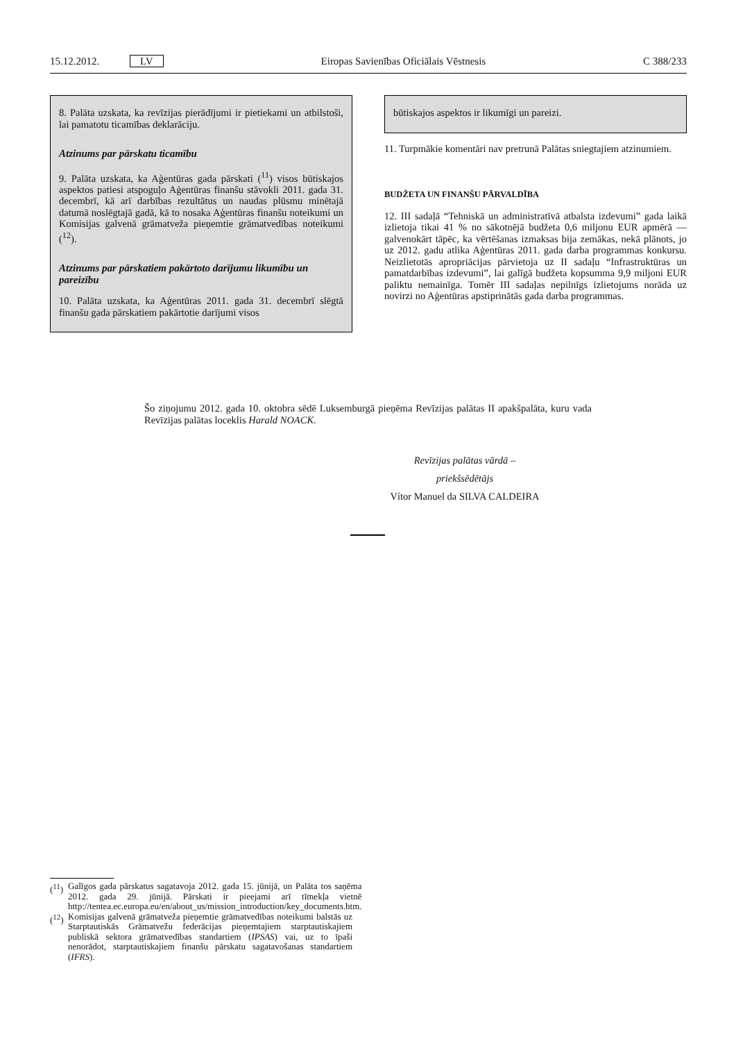15.12.2012. LV Eiropas Savienības Oficiālais Vēstnesis C 388/233
8. Palāta uzskata, ka revīzijas pierādījumi ir pietiekami un atbilstoši, lai pamatotu ticamības deklarāciju.
Atzinums par pārskatu ticamību
9. Palāta uzskata, ka Aģentūras gada pārskati (<sup>11</sup>) visos būtiskajos aspektos patiesi atspoguļo Aģentūras finanšu stāvokli 2011. gada 31. decembrī, kā arī darbības rezultātus un naudas plūsmu minētajā datumā noslēgtajā gadā, kā to nosaka Aģentūras finanšu noteikumi un Komisijas galvenā grāmatveža pieņemtie grāmatvedības noteikumi (<sup>12</sup>).
Atzinums par pārskatiem pakārtoto darījumu likumību un pareizību
10. Palāta uzskata, ka Aģentūras 2011. gada 31. decembrī slēgtā finanšu gada pārskatiem pakārtotie darījumi visos
būtiskajos aspektos ir likumīgi un pareizi.
11. Turpmākie komentāri nav pretrunā Palātas sniegtajiem atzinumiem.
BUDŽETA UN FINANŠU PĀRVALDĪBA
12. III sadaļā “Tehniskā un administratīvā atbalsta izdevumi” gada laikā izlietoja tikai 41 % no sākotnējā budžeta 0,6 miljonu EUR apmērā — galvenokārt tāpēc, ka vērtēšanas izmaksas bija zemākas, nekā plānots, jo uz 2012. gadu atlika Aģentūras 2011. gada darba programmas konkursu. Neizlietotās apropriācijas pārvietoja uz II sadaļu “Infrastruktūras un pamatdarbības izdevumi”, lai galīgā budžeta kopsumma 9,9 miljoni EUR paliktu nemainīga. Tomēr III sadaļas nepilnīgs izlietojums norāda uz novirzi no Aģentūras apstiprinātās gada darba programmas.
Šo ziņojumu 2012. gada 10. oktobra sēdē Luksemburgā pieņēma Revīzijas palātas II apakšpalāta, kuru vada Revīzijas palātas loceklis Harald NOACK.
Revīzijas palātas vārdā –
priekšsēdētājs
Vítor Manuel da SILVA CALDEIRA
(<sup>11</sup>) Galīgos gada pārskatus sagatavoja 2012. gada 15. jūnijā, un Palāta tos saņēma 2012. gada 29. jūnijā. Pārskati ir pieejami arī tīmekļa vietnē http://tentea.ec.europa.eu/en/about_us/mission_introduction/key_documents.htm.
(<sup>12</sup>) Komisijas galvenā grāmatveža pieņemtie grāmatvedības noteikumi balstās uz Starptautiskās Grāmatvežu federācijas pieņemtajiem starptautiskajiem publiskā sektora grāmatvedības standartiem (IPSAS) vai, uz to īpaši nenorādot, starptautiskajiem finanšu pārskatu sagatavošanas standartiem (IFRS).